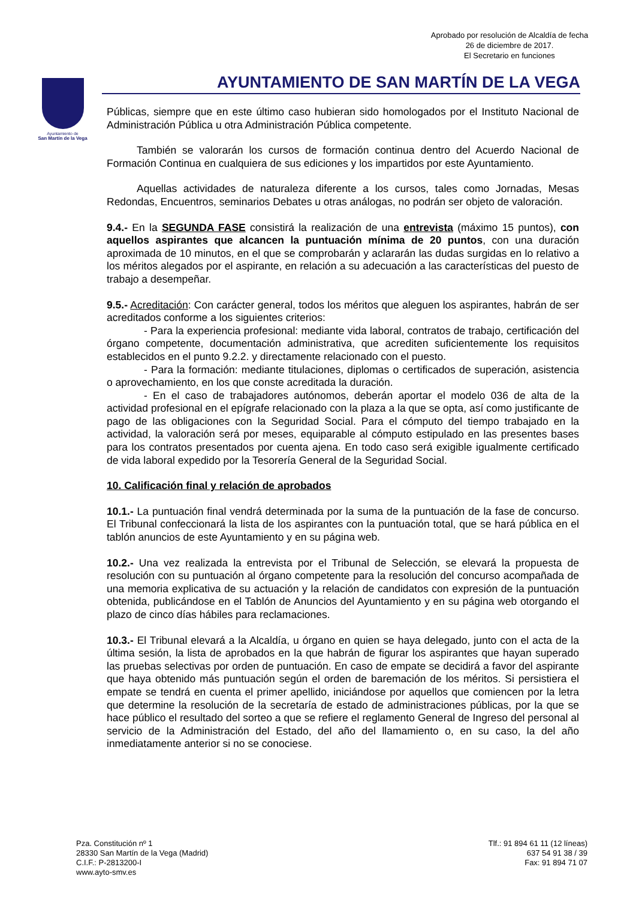Aprobado por resolución de Alcaldía de fecha
26 de diciembre de 2017.
El Secretario en funciones
Ayuntamiento de
San Martín de la Vega
AYUNTAMIENTO DE SAN MARTÍN DE LA VEGA
Públicas, siempre que en este último caso hubieran sido homologados por el Instituto Nacional de Administración Pública u otra Administración Pública competente.
También se valorarán los cursos de formación continua dentro del Acuerdo Nacional de Formación Continua en cualquiera de sus ediciones y los impartidos por este Ayuntamiento.
Aquellas actividades de naturaleza diferente a los cursos, tales como Jornadas, Mesas Redondas, Encuentros, seminarios Debates u otras análogas, no podrán ser objeto de valoración.
9.4.- En la SEGUNDA FASE consistirá la realización de una entrevista (máximo 15 puntos), con aquellos aspirantes que alcancen la puntuación mínima de 20 puntos, con una duración aproximada de 10 minutos, en el que se comprobarán y aclararán las dudas surgidas en lo relativo a los méritos alegados por el aspirante, en relación a su adecuación a las características del puesto de trabajo a desempeñar.
9.5.- Acreditación: Con carácter general, todos los méritos que aleguen los aspirantes, habrán de ser acreditados conforme a los siguientes criterios:
- Para la experiencia profesional: mediante vida laboral, contratos de trabajo, certificación del órgano competente, documentación administrativa, que acrediten suficientemente los requisitos establecidos en el punto 9.2.2. y directamente relacionado con el puesto.
- Para la formación: mediante titulaciones, diplomas o certificados de superación, asistencia o aprovechamiento, en los que conste acreditada la duración.
- En el caso de trabajadores autónomos, deberán aportar el modelo 036 de alta de la actividad profesional en el epígrafe relacionado con la plaza a la que se opta, así como justificante de pago de las obligaciones con la Seguridad Social. Para el cómputo del tiempo trabajado en la actividad, la valoración será por meses, equiparable al cómputo estipulado en las presentes bases para los contratos presentados por cuenta ajena. En todo caso será exigible igualmente certificado de vida laboral expedido por la Tesorería General de la Seguridad Social.
10. Calificación final y relación de aprobados
10.1.- La puntuación final vendrá determinada por la suma de la puntuación de la fase de concurso. El Tribunal confeccionará la lista de los aspirantes con la puntuación total, que se hará pública en el tablón anuncios de este Ayuntamiento y en su página web.
10.2.- Una vez realizada la entrevista por el Tribunal de Selección, se elevará la propuesta de resolución con su puntuación al órgano competente para la resolución del concurso acompañada de una memoria explicativa de su actuación y la relación de candidatos con expresión de la puntuación obtenida, publicándose en el Tablón de Anuncios del Ayuntamiento y en su página web otorgando el plazo de cinco días hábiles para reclamaciones.
10.3.- El Tribunal elevará a la Alcaldía, u órgano en quien se haya delegado, junto con el acta de la última sesión, la lista de aprobados en la que habrán de figurar los aspirantes que hayan superado las pruebas selectivas por orden de puntuación. En caso de empate se decidirá a favor del aspirante que haya obtenido más puntuación según el orden de baremación de los méritos. Si persistiera el empate se tendrá en cuenta el primer apellido, iniciándose por aquellos que comiencen por la letra que determine la resolución de la secretaría de estado de administraciones públicas, por la que se hace público el resultado del sorteo a que se refiere el reglamento General de Ingreso del personal al servicio de la Administración del Estado, del año del llamamiento o, en su caso, la del año inmediatamente anterior si no se conociese.
Pza. Constitución nº 1
28330 San Martín de la Vega (Madrid)
C.I.F.: P-2813200-I
www.ayto-smv.es
Tlf.: 91 894 61 11 (12 líneas)
637 54 91 38 / 39
Fax: 91 894 71 07